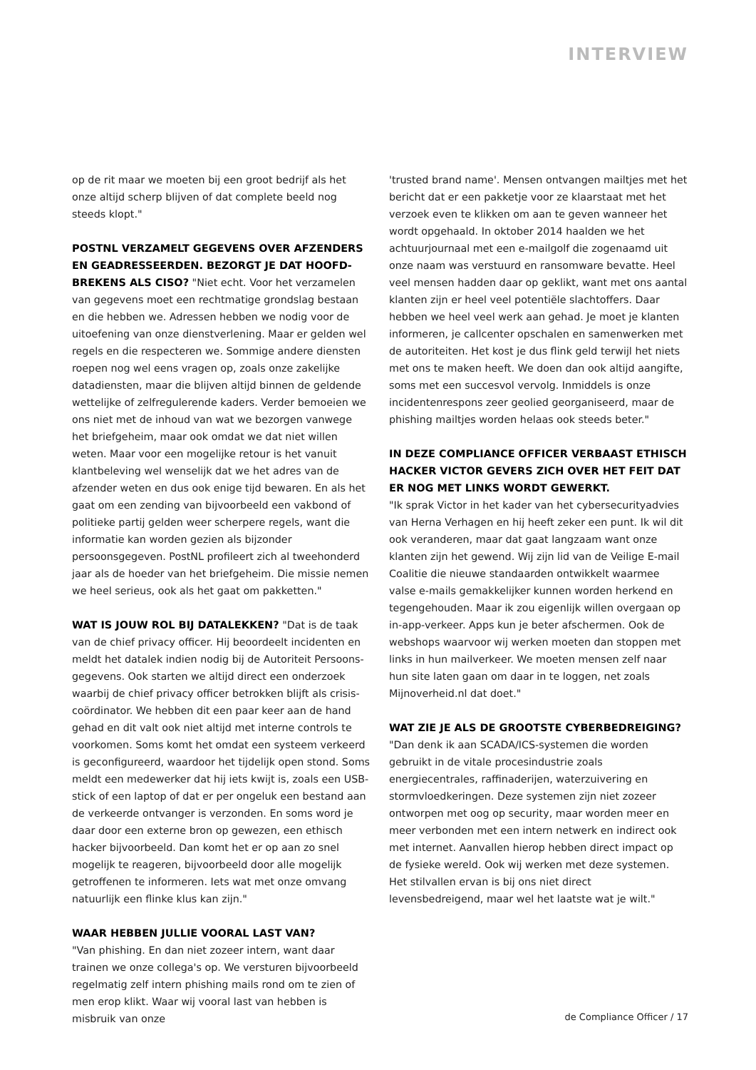INTERVIEW
op de rit maar we moeten bij een groot bedrijf als het onze altijd scherp blijven of dat complete beeld nog steeds klopt."
POSTNL VERZAMELT GEGEVENS OVER AFZENDERS EN GEADRESSEERDEN. BEZORGT JE DAT HOOFD­BREKENS ALS CISO? "Niet echt. Voor het verzamelen van gegevens moet een rechtmatige grondslag bestaan en die hebben we. Adressen hebben we nodig voor de uitoefening van onze dienstverlening. Maar er gelden wel regels en die respecteren we. Sommige andere diensten roepen nog wel eens vragen op, zoals onze zakelijke datadiensten, maar die blijven altijd binnen de geldende wettelijke of zelfregulerende kaders. Verder bemoeien we ons niet met de inhoud van wat we bezorgen vanwege het briefgeheim, maar ook omdat we dat niet willen weten. Maar voor een mogelijke retour is het vanuit klantbeleving wel wenselijk dat we het adres van de afzender weten en dus ook enige tijd bewaren. En als het gaat om een zending van bijvoorbeeld een vakbond of politieke partij gelden weer scherpere regels, want die informatie kan worden gezien als bijzonder persoonsgegeven. PostNL profileert zich al tweehonderd jaar als de hoeder van het briefgeheim. Die missie nemen we heel serieus, ook als het gaat om pakketten."
WAT IS JOUW ROL BIJ DATALEKKEN? "Dat is de taak van de chief privacy officer. Hij beoordeelt incidenten en meldt het datalek indien nodig bij de Autoriteit Persoons­gegevens. Ook starten we altijd direct een onderzoek waarbij de chief privacy officer betrokken blijft als crisis­coördinator. We hebben dit een paar keer aan de hand gehad en dit valt ook niet altijd met interne controls te voorkomen. Soms komt het omdat een systeem verkeerd is geconfigureerd, waardoor het tijdelijk open stond. Soms meldt een medewerker dat hij iets kwijt is, zoals een USB-stick of een laptop of dat er per ongeluk een bestand aan de verkeerde ontvanger is verzonden. En soms word je daar door een externe bron op gewezen, een ethisch hacker bijvoorbeeld. Dan komt het er op aan zo snel mogelijk te reageren, bijvoorbeeld door alle mogelijk getroffenen te informeren. Iets wat met onze omvang natuurlijk een flinke klus kan zijn."
WAAR HEBBEN JULLIE VOORAL LAST VAN?
"Van phishing. En dan niet zozeer intern, want daar trainen we onze collega's op. We versturen bijvoorbeeld regelmatig zelf intern phishing mails rond om te zien of men erop klikt. Waar wij vooral last van hebben is misbruik van onze
'trusted brand name'. Mensen ontvangen mailtjes met het bericht dat er een pakketje voor ze klaarstaat met het verzoek even te klikken om aan te geven wanneer het wordt opgehaald. In oktober 2014 haalden we het achtuurjournaal met een e-mailgolf die zogenaamd uit onze naam was verstuurd en ransomware bevatte. Heel veel mensen hadden daar op geklikt, want met ons aantal klanten zijn er heel veel potentiële slachtoffers. Daar hebben we heel veel werk aan gehad. Je moet je klanten infor­meren, je callcenter opschalen en samenwerken met de autoriteiten. Het kost je dus flink geld terwijl het niets met ons te maken heeft. We doen dan ook altijd aangifte, soms met een succesvol vervolg. Inmiddels is onze incidenten­respons zeer geolied georganiseerd, maar de phishing mailtjes worden helaas ook steeds beter."
IN DEZE COMPLIANCE OFFICER VERBAAST ETHISCH HACKER VICTOR GEVERS ZICH OVER HET FEIT DAT ER NOG MET LINKS WORDT GEWERKT.
"Ik sprak Victor in het kader van het cybersecurityadvies van Herna Verhagen en hij heeft zeker een punt. Ik wil dit ook veranderen, maar dat gaat langzaam want onze klanten zijn het gewend. Wij zijn lid van de Veilige E-mail Coalitie die nieuwe standaarden ontwikkelt waarmee valse e-mails gemakkelijker kunnen worden herkend en tegengehouden. Maar ik zou eigenlijk willen overgaan op in-app-verkeer. Apps kun je beter afschermen. Ook de webshops waarvoor wij werken moeten dan stoppen met links in hun mail­verkeer. We moeten mensen zelf naar hun site laten gaan om daar in te loggen, net zoals Mijnoverheid.nl dat doet."
WAT ZIE JE ALS DE GROOTSTE CYBERBEDREIGING?
"Dan denk ik aan SCADA/ICS-systemen die worden gebruikt in de vitale procesindustrie zoals energiecentrales, raffinaderijen, waterzuivering en stormvloedkeringen. Deze systemen zijn niet zozeer ontworpen met oog op security, maar worden meer en meer verbonden met een intern netwerk en indirect ook met internet. Aanvallen hierop hebben direct impact op de fysieke wereld. Ook wij werken met deze systemen. Het stilvallen ervan is bij ons niet direct levensbedreigend, maar wel het laatste wat je wilt."
de Compliance Officer / 17